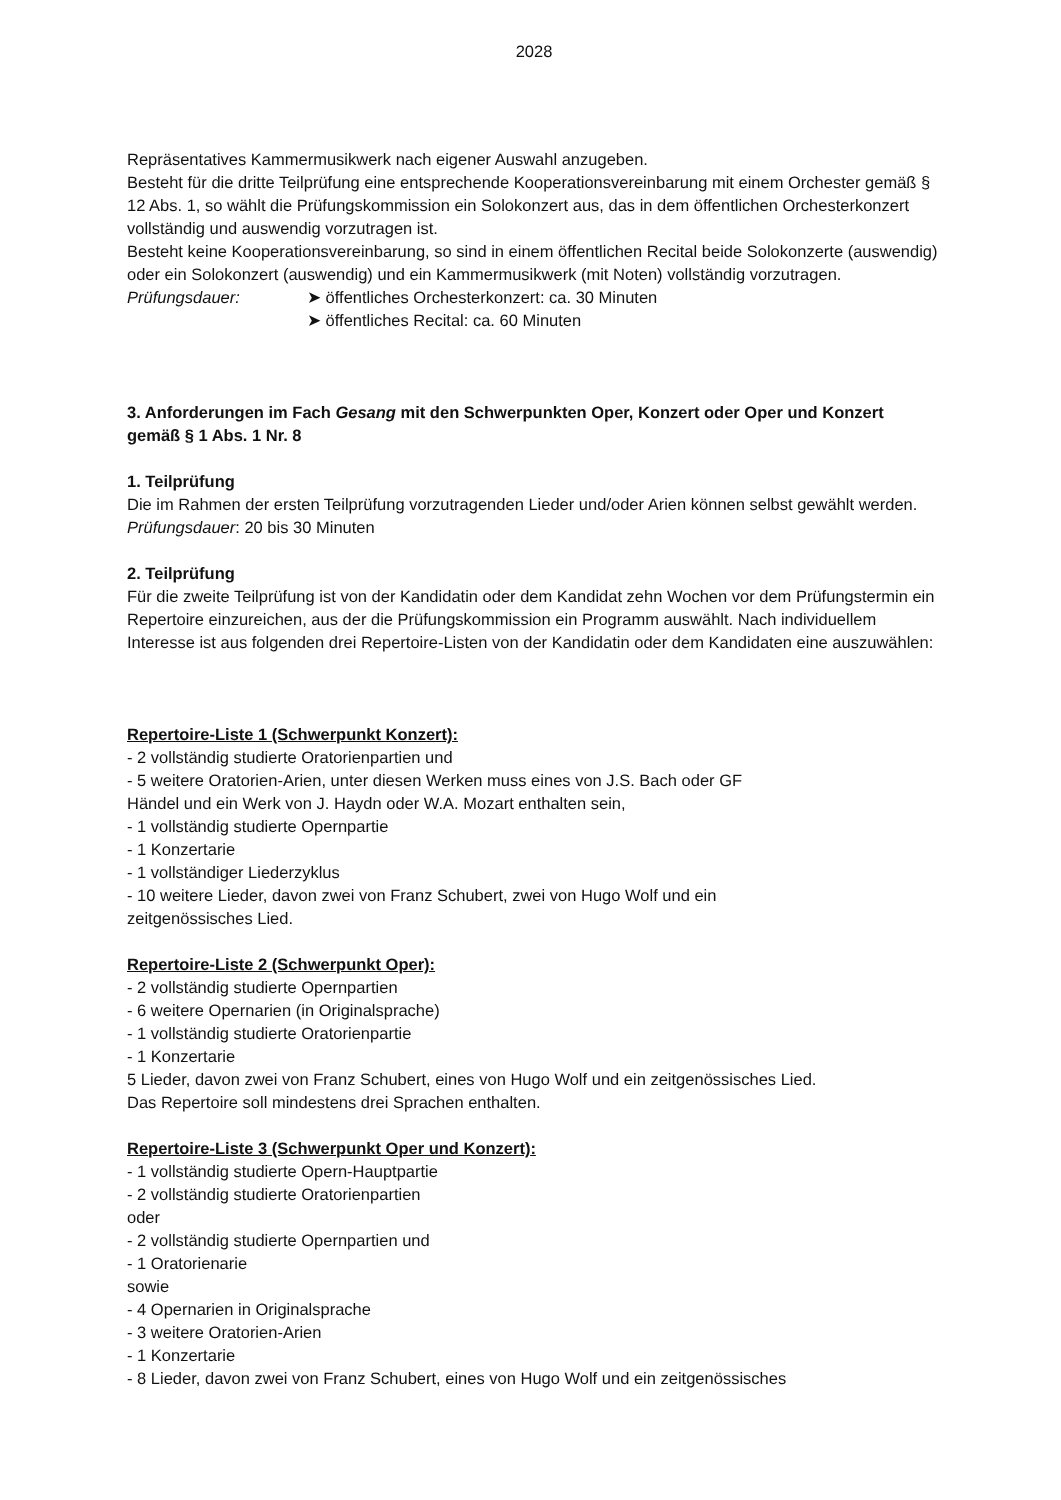2028
Repräsentatives Kammermusikwerk nach eigener Auswahl anzugeben.
Besteht für die dritte Teilprüfung eine entsprechende Kooperationsvereinbarung mit einem Orchester gemäß § 12 Abs. 1, so wählt die Prüfungskommission ein Solokonzert aus, das in dem öffentlichen Orchesterkonzert vollständig und auswendig vorzutragen ist.
Besteht keine Kooperationsvereinbarung, so sind in einem öffentlichen Recital beide Solokonzerte (auswendig) oder ein Solokonzert (auswendig) und ein Kammermusikwerk (mit Noten) vollständig vorzutragen.
Prüfungsdauer: ➤ öffentliches Orchesterkonzert: ca. 30 Minuten
➤ öffentliches Recital: ca. 60 Minuten
3. Anforderungen im Fach Gesang mit den Schwerpunkten Oper, Konzert oder Oper und Konzert gemäß § 1 Abs. 1 Nr. 8
1. Teilprüfung
Die im Rahmen der ersten Teilprüfung vorzutragenden Lieder und/oder Arien können selbst gewählt werden.
Prüfungsdauer: 20 bis 30 Minuten
2. Teilprüfung
Für die zweite Teilprüfung ist von der Kandidatin oder dem Kandidat zehn Wochen vor dem Prüfungstermin ein Repertoire einzureichen, aus der die Prüfungskommission ein Programm auswählt. Nach individuellem Interesse ist aus folgenden drei Repertoire-Listen von der Kandidatin oder dem Kandidaten eine auszuwählen:
Repertoire-Liste 1 (Schwerpunkt Konzert):
- 2 vollständig studierte Oratorienpartien und
- 5 weitere Oratorien-Arien, unter diesen Werken muss eines von J.S. Bach oder GF
Händel und ein Werk von J. Haydn oder W.A. Mozart enthalten sein,
- 1 vollständig studierte Opernpartie
- 1 Konzertarie
- 1 vollständiger Liederzyklus
- 10 weitere Lieder, davon zwei von Franz Schubert, zwei von Hugo Wolf und ein
zeitgenössisches Lied.
Repertoire-Liste 2 (Schwerpunkt Oper):
- 2 vollständig studierte Opernpartien
- 6 weitere Opernarien (in Originalsprache)
- 1 vollständig studierte Oratorienpartie
- 1 Konzertarie
5 Lieder, davon zwei von Franz Schubert, eines von Hugo Wolf und ein zeitgenössisches Lied.
Das Repertoire soll mindestens drei Sprachen enthalten.
Repertoire-Liste 3 (Schwerpunkt Oper und Konzert):
- 1 vollständig studierte Opern-Hauptpartie
- 2 vollständig studierte Oratorienpartien
oder
- 2 vollständig studierte Opernpartien und
- 1 Oratorienarie
sowie
- 4 Opernarien in Originalsprache
- 3 weitere Oratorien-Arien
- 1 Konzertarie
- 8 Lieder, davon zwei von Franz Schubert, eines von Hugo Wolf und ein zeitgenössisches